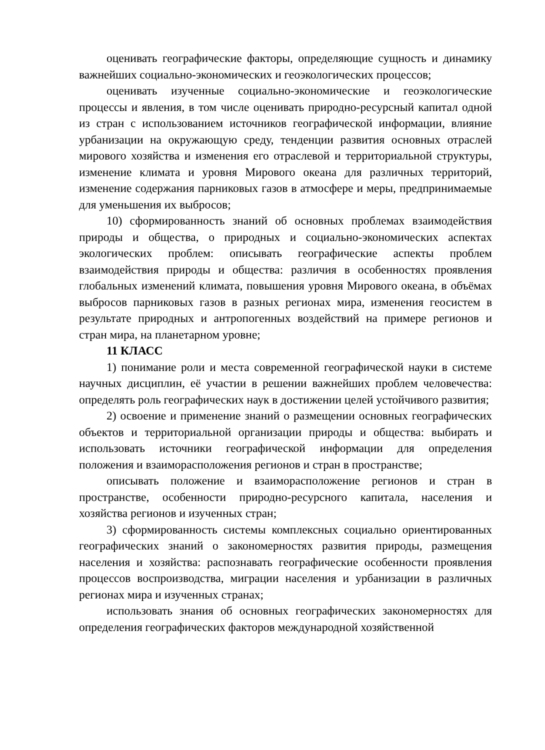оценивать географические факторы, определяющие сущность и динамику важнейших социально-экономических и геоэкологических процессов;
оценивать изученные социально-экономические и геоэкологические процессы и явления, в том числе оценивать природно-ресурсный капитал одной из стран с использованием источников географической информации, влияние урбанизации на окружающую среду, тенденции развития основных отраслей мирового хозяйства и изменения его отраслевой и территориальной структуры, изменение климата и уровня Мирового океана для различных территорий, изменение содержания парниковых газов в атмосфере и меры, предпринимаемые для уменьшения их выбросов;
10) сформированность знаний об основных проблемах взаимодействия природы и общества, о природных и социально-экономических аспектах экологических проблем: описывать географические аспекты проблем взаимодействия природы и общества: различия в особенностях проявления глобальных изменений климата, повышения уровня Мирового океана, в объёмах выбросов парниковых газов в разных регионах мира, изменения геосистем в результате природных и антропогенных воздействий на примере регионов и стран мира, на планетарном уровне;
11 КЛАСС
1) понимание роли и места современной географической науки в системе научных дисциплин, её участии в решении важнейших проблем человечества: определять роль географических наук в достижении целей устойчивого развития;
2) освоение и применение знаний о размещении основных географических объектов и территориальной организации природы и общества: выбирать и использовать источники географической информации для определения положения и взаиморасположения регионов и стран в пространстве;
описывать положение и взаиморасположение регионов и стран в пространстве, особенности природно-ресурсного капитала, населения и хозяйства регионов и изученных стран;
3) сформированность системы комплексных социально ориентированных географических знаний о закономерностях развития природы, размещения населения и хозяйства: распознавать географические особенности проявления процессов воспроизводства, миграции населения и урбанизации в различных регионах мира и изученных странах;
использовать знания об основных географических закономерностях для определения географических факторов международной хозяйственной